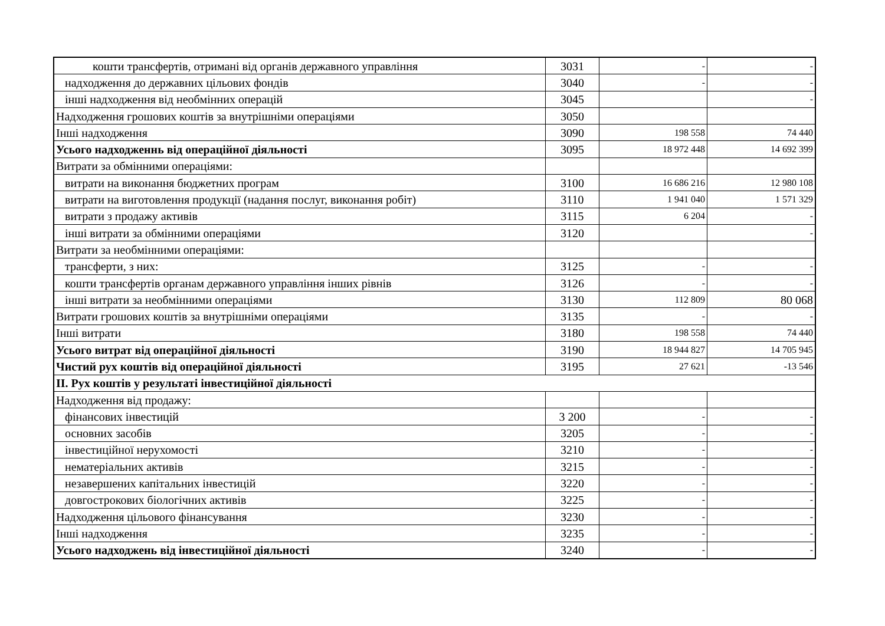| кошти трансфертів, отримані від органів державного управління | 3031 | - | - |
| надходження до державних цільових фондів | 3040 | - | - |
| інші надходження від необмінних операцій | 3045 | | - |
| Надходження грошових коштів за внутрішніми операціями | 3050 | | |
| Інші надходження | 3090 | 198 558 | 74 440 |
| Усього надходженнь від операційної діяльності | 3095 | 18 972 448 | 14 692 399 |
| Витрати за обмінними операціями: | | | |
| витрати на виконання бюджетних програм | 3100 | 16 686 216 | 12 980 108 |
| витрати на виготовлення продукції (надання послуг, виконання робіт) | 3110 | 1 941 040 | 1 571 329 |
| витрати з продажу активів | 3115 | 6 204 | - |
| інші витрати за обмінними операціями | 3120 | | - |
| Витрати за необмінними операціями: | | | |
| трансферти, з них: | 3125 | - | - |
| кошти трансфертів органам державного управління інших рівнів | 3126 | - | - |
| інші витрати за необмінними операціями | 3130 | 112 809 | 80 068 |
| Витрати грошових коштів за внутрішніми операціями | 3135 | - | - |
| Інші витрати | 3180 | 198 558 | 74 440 |
| Усього витрат від операційної діяльності | 3190 | 18 944 827 | 14 705 945 |
| Чистий рух коштів від операційної діяльності | 3195 | 27 621 | -13 546 |
| II. Рух коштів у результаті інвестиційної діяльності | | | |
| Надходження від продажу: | | | |
| фінансових інвестицій | 3 200 | - | - |
| основних засобів | 3205 | - | - |
| інвестиційної нерухомості | 3210 | - | - |
| нематеріальних активів | 3215 | - | - |
| незавершених капітальних інвестицій | 3220 | - | - |
| довгострокових біологічних активів | 3225 | - | - |
| Надходження цільового фінансування | 3230 | - | - |
| Інші надходження | 3235 | - | - |
| Усього надходжень від інвестиційної діяльності | 3240 | - | - |